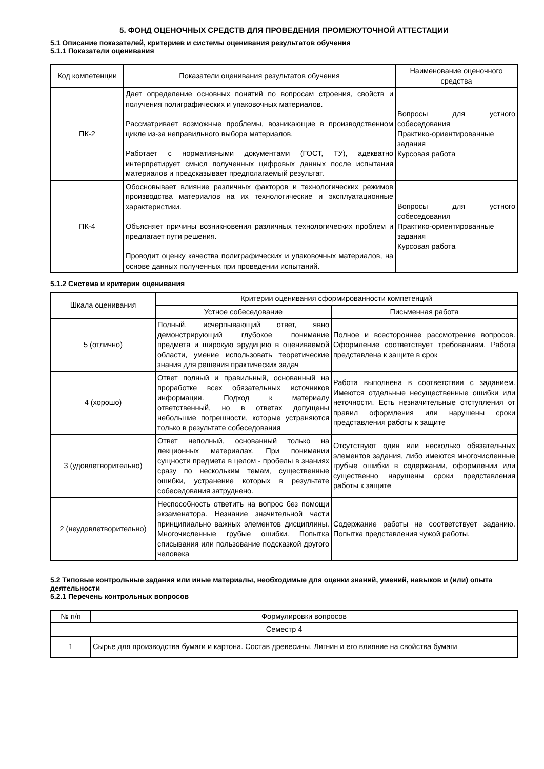5. ФОНД ОЦЕНОЧНЫХ СРЕДСТВ ДЛЯ ПРОВЕДЕНИЯ ПРОМЕЖУТОЧНОЙ АТТЕСТАЦИИ
5.1 Описание показателей, критериев и системы оценивания результатов обучения
5.1.1 Показатели оценивания
| Код компетенции | Показатели оценивания результатов обучения | Наименование оценочного средства |
| --- | --- | --- |
| ПК-2 | Дает определение основных понятий по вопросам строения, свойств и получения полиграфических и упаковочных материалов. Рассматривает возможные проблемы, возникающие в производственном цикле из-за неправильного выбора материалов. Работает с нормативными документами (ГОСТ, ТУ), адекватно интерпретирует смысл полученных цифровых данных после испытания материалов и предсказывает предполагаемый результат. | Вопросы для устного собеседования Практико-ориентированные задания Курсовая работа |
| ПК-4 | Обосновывает влияние различных факторов и технологических режимов производства материалов на их технологические и эксплуатационные характеристики. Объясняет причины возникновения различных технологических проблем и предлагает пути решения. Проводит оценку качества полиграфических и упаковочных материалов, на основе данных полученных при проведении испытаний. | Вопросы для устного собеседования Практико-ориентированные задания Курсовая работа |
5.1.2 Система и критерии оценивания
| Шкала оценивания | Критерии оценивания сформированности компетенций | |
| --- | --- | --- |
| | Устное собеседование | Письменная работа |
| 5 (отлично) | Полный, исчерпывающий ответ, явно демонстрирующий глубокое понимание предмета и широкую эрудицию в оцениваемой области, умение использовать теоретические знания для решения практических задач | Полное и всестороннее рассмотрение вопросов. Оформление соответствует требованиям. Работа представлена к защите в срок |
| 4 (хорошо) | Ответ полный и правильный, основанный на проработке всех обязательных источников информации. Подход к материалу ответственный, но в ответах допущены небольшие погрешности, которые устраняются только в результате собеседования | Работа выполнена в соответствии с заданием. Имеются отдельные несущественные ошибки или неточности. Есть незначительные отступления от правил оформления или нарушены сроки представления работы к защите |
| 3 (удовлетворительно) | Ответ неполный, основанный только на лекционных материалах. При понимании сущности предмета в целом - пробелы в знаниях сразу по нескольким темам, существенные ошибки, устранение которых в результате собеседования затруднено. | Отсутствуют один или несколько обязательных элементов задания, либо имеются многочисленные грубые ошибки в содержании, оформлении или существенно нарушены сроки представления работы к защите |
| 2 (неудовлетворительно) | Неспособность ответить на вопрос без помощи экзаменатора. Незнание значительной части принципиально важных элементов дисциплины. Многочисленные грубые ошибки. Попытка списывания или пользование подсказкой другого человека | Содержание работы не соответствует заданию. Попытка представления чужой работы. |
5.2 Типовые контрольные задания или иные материалы, необходимые для оценки знаний, умений, навыков и (или) опыта деятельности
5.2.1 Перечень контрольных вопросов
| № п/п | Формулировки вопросов |
| --- | --- |
| Семестр 4 | |
| 1 | Сырье для производства бумаги и картона. Состав древесины. Лигнин и его влияние на свойства бумаги |